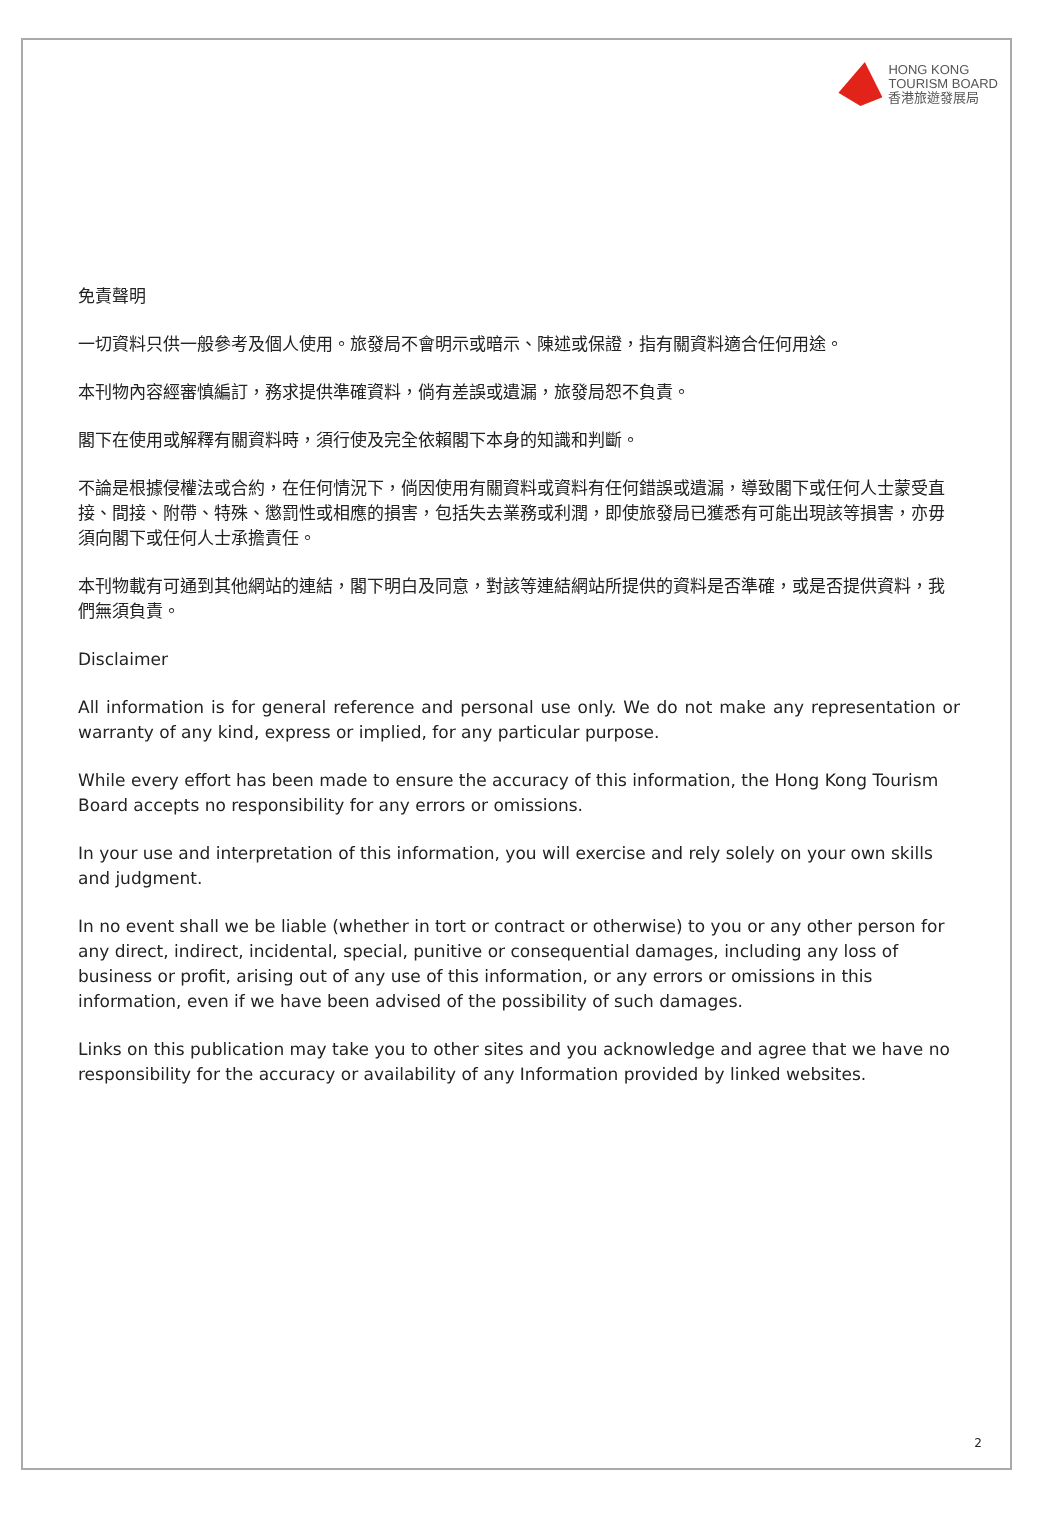HONG KONG
TOURISM BOARD
香港旅遊發展局
免責聲明
一切資料只供一般參考及個人使用。旅發局不會明示或暗示、陳述或保證，指有關資料適合任何用途。
本刊物內容經審慎編訂，務求提供準確資料，倘有差誤或遺漏，旅發局恕不負責。
閣下在使用或解釋有關資料時，須行使及完全依賴閣下本身的知識和判斷。
不論是根據侵權法或合約，在任何情況下，倘因使用有關資料或資料有任何錯誤或遺漏，導致閣下或任何人士蒙受直接、間接、附帶、特殊、懲罰性或相應的損害，包括失去業務或利潤，即使旅發局已獲悉有可能出現該等損害，亦毋須向閣下或任何人士承擔責任。
本刊物載有可通到其他網站的連結，閣下明白及同意，對該等連結網站所提供的資料是否準確，或是否提供資料，我們無須負責。
Disclaimer
All information is for general reference and personal use only. We do not make any representation or warranty of any kind, express or implied, for any particular purpose.
While every effort has been made to ensure the accuracy of this information, the Hong Kong Tourism Board accepts no responsibility for any errors or omissions.
In your use and interpretation of this information, you will exercise and rely solely on your own skills and judgment.
In no event shall we be liable (whether in tort or contract or otherwise) to you or any other person for any direct, indirect, incidental, special, punitive or consequential damages, including any loss of business or profit, arising out of any use of this information, or any errors or omissions in this information, even if we have been advised of the possibility of such damages.
Links on this publication may take you to other sites and you acknowledge and agree that we have no responsibility for the accuracy or availability of any Information provided by linked websites.
2